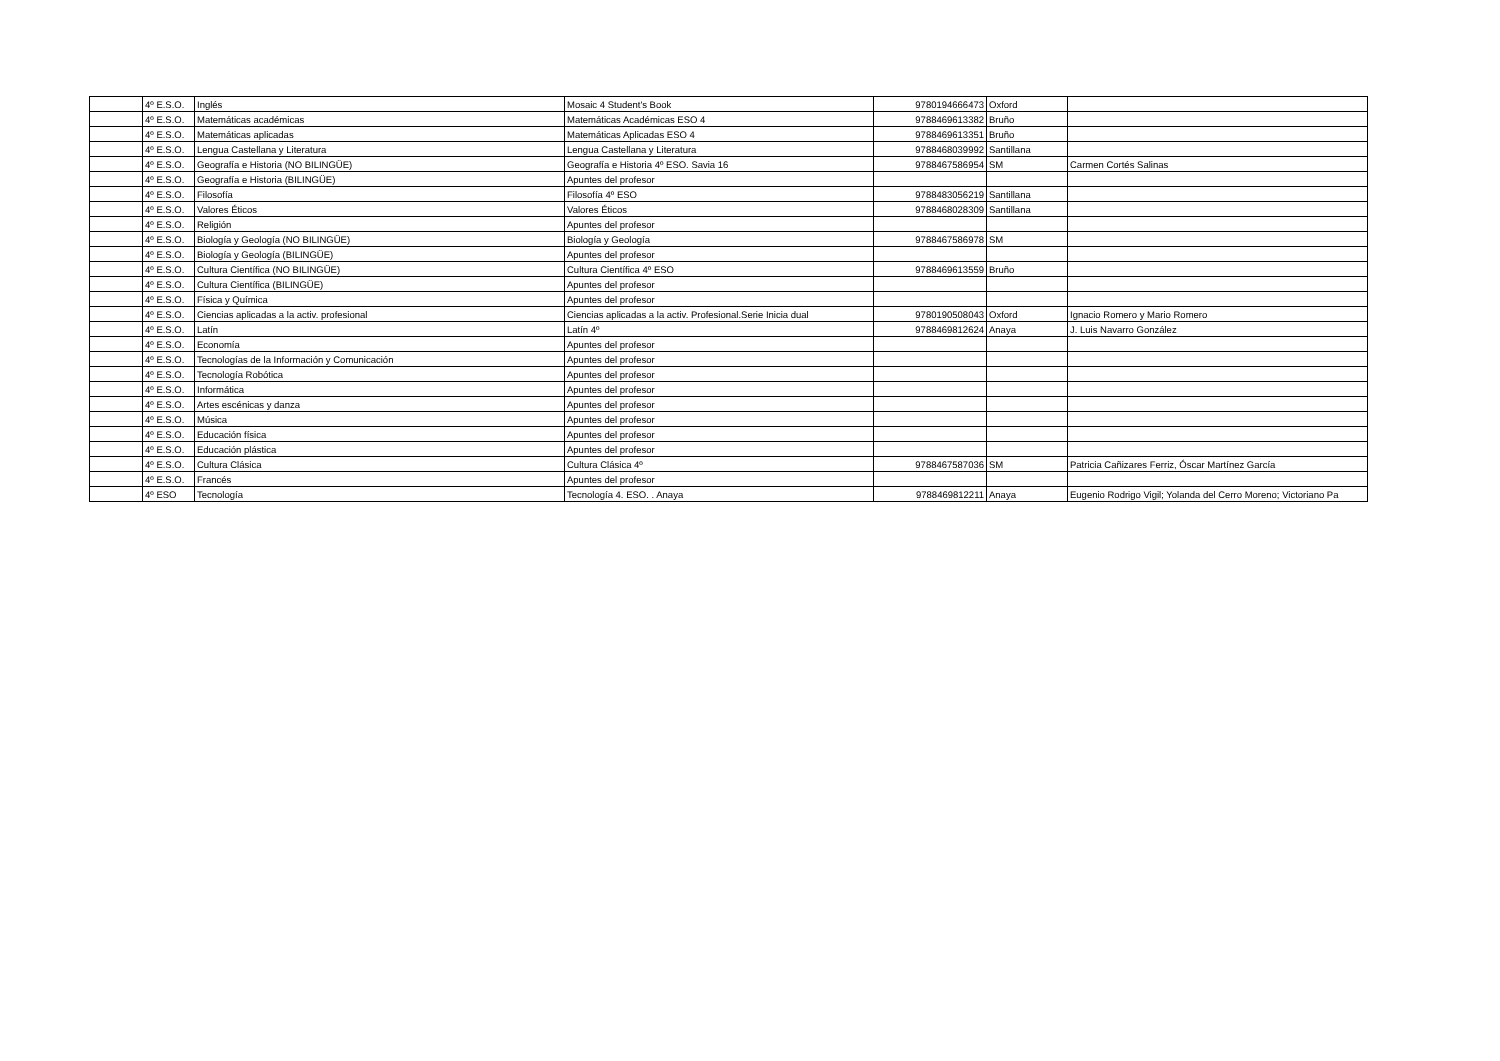| | 4º E.S.O. | Inglés | Mosaic 4 Student's Book | 9780194666473 | Oxford | |
| | 4º E.S.O. | Matemáticas académicas | Matemáticas Académicas ESO 4 | 9788469613382 | Bruño | |
| | 4º E.S.O. | Matemáticas aplicadas | Matemáticas Aplicadas ESO 4 | 9788469613351 | Bruño | |
| | 4º E.S.O. | Lengua Castellana y Literatura | Lengua Castellana y Literatura | 9788468039992 | Santillana | |
| | 4º E.S.O. | Geografía e Historia (NO BILINGÜE) | Geografía e Historia 4º ESO. Savia 16 | 9788467586954 | SM | Carmen Cortés Salinas |
| | 4º E.S.O. | Geografía e Historia (BILINGÜE) | Apuntes del profesor | | | |
| | 4º E.S.O. | Filosofía | Filosofía 4º ESO | 9788483056219 | Santillana | |
| | 4º E.S.O. | Valores Éticos | Valores Éticos | 9788468028309 | Santillana | |
| | 4º E.S.O. | Religión | Apuntes del profesor | | | |
| | 4º E.S.O. | Biología y Geología (NO BILINGÜE) | Biología y Geología | 9788467586978 | SM | |
| | 4º E.S.O. | Biología y Geología (BILINGÜE) | Apuntes del profesor | | | |
| | 4º E.S.O. | Cultura Científica (NO BILINGÜE) | Cultura Científica 4º ESO | 9788469613559 | Bruño | |
| | 4º E.S.O. | Cultura Científica (BILINGÜE) | Apuntes del profesor | | | |
| | 4º E.S.O. | Física y Química | Apuntes del profesor | | | |
| | 4º E.S.O. | Ciencias aplicadas a la activ. profesional | Ciencias aplicadas a la activ. Profesional.Serie Inicia dual | 9780190508043 | Oxford | Ignacio Romero y Mario Romero |
| | 4º E.S.O. | Latín | Latín 4º | 9788469812624 | Anaya | J. Luis Navarro González |
| | 4º E.S.O. | Economía | Apuntes del profesor | | | |
| | 4º E.S.O. | Tecnologías de la Información y Comunicación | Apuntes del profesor | | | |
| | 4º E.S.O. | Tecnología Robótica | Apuntes del profesor | | | |
| | 4º E.S.O. | Informática | Apuntes del profesor | | | |
| | 4º E.S.O. | Artes escénicas y danza | Apuntes del profesor | | | |
| | 4º E.S.O. | Música | Apuntes del profesor | | | |
| | 4º E.S.O. | Educación física | Apuntes del profesor | | | |
| | 4º E.S.O. | Educación plástica | Apuntes del profesor | | | |
| | 4º E.S.O. | Cultura Clásica | Cultura Clásica 4º | 9788467587036 | SM | Patricia Cañizares Ferriz, Óscar Martínez García |
| | 4º E.S.O. | Francés | Apuntes del profesor | | | |
| | 4º ESO | Tecnología | Tecnología 4. ESO. . Anaya | 9788469812211 | Anaya | Eugenio Rodrigo Vigil; Yolanda del Cerro Moreno; Victoriano Pa |